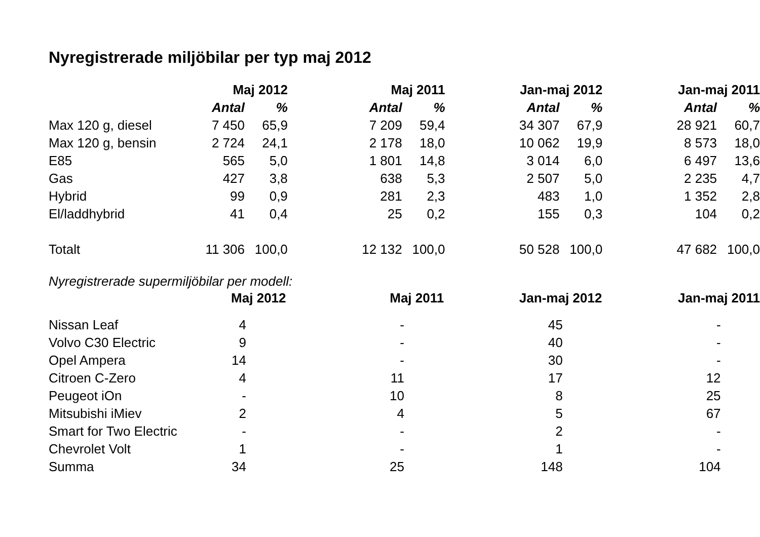Nyregistrerade miljöbilar per typ maj 2012
| | Maj 2012 | | | Maj 2011 | | | Jan-maj 2012 | | | Jan-maj 2011 | |
| --- | --- | --- | --- | --- | --- | --- | --- | --- | --- | --- | --- |
| | Antal | % | | Antal | % | | Antal | % | | Antal | % |
| Max 120 g, diesel | 7 450 | 65,9 | | 7 209 | 59,4 | | 34 307 | 67,9 | | 28 921 | 60,7 |
| Max 120 g, bensin | 2 724 | 24,1 | | 2 178 | 18,0 | | 10 062 | 19,9 | | 8 573 | 18,0 |
| E85 | 565 | 5,0 | | 1 801 | 14,8 | | 3 014 | 6,0 | | 6 497 | 13,6 |
| Gas | 427 | 3,8 | | 638 | 5,3 | | 2 507 | 5,0 | | 2 235 | 4,7 |
| Hybrid | 99 | 0,9 | | 281 | 2,3 | | 483 | 1,0 | | 1 352 | 2,8 |
| El/laddhybrid | 41 | 0,4 | | 25 | 0,2 | | 155 | 0,3 | | 104 | 0,2 |
| Totalt | 11 306 | 100,0 | | 12 132 | 100,0 | | 50 528 | 100,0 | | 47 682 | 100,0 |
Nyregistrerade supermiljöbilar per modell:
| | Maj 2012 | | | Maj 2011 | | | Jan-maj 2012 | | | Jan-maj 2011 | |
| --- | --- | --- | --- | --- | --- | --- | --- | --- | --- | --- | --- |
| Nissan Leaf | 4 | | | - | | | 45 | | | - | |
| Volvo C30 Electric | 9 | | | - | | | 40 | | | - | |
| Opel Ampera | 14 | | | - | | | 30 | | | - | |
| Citroen C-Zero | 4 | | | 11 | | | 17 | | | 12 | |
| Peugeot iOn | - | | | 10 | | | 8 | | | 25 | |
| Mitsubishi iMiev | 2 | | | 4 | | | 5 | | | 67 | |
| Smart for Two Electric | - | | | - | | | 2 | | | - | |
| Chevrolet Volt | 1 | | | - | | | 1 | | | - | |
| Summa | 34 | | | 25 | | | 148 | | | 104 | |